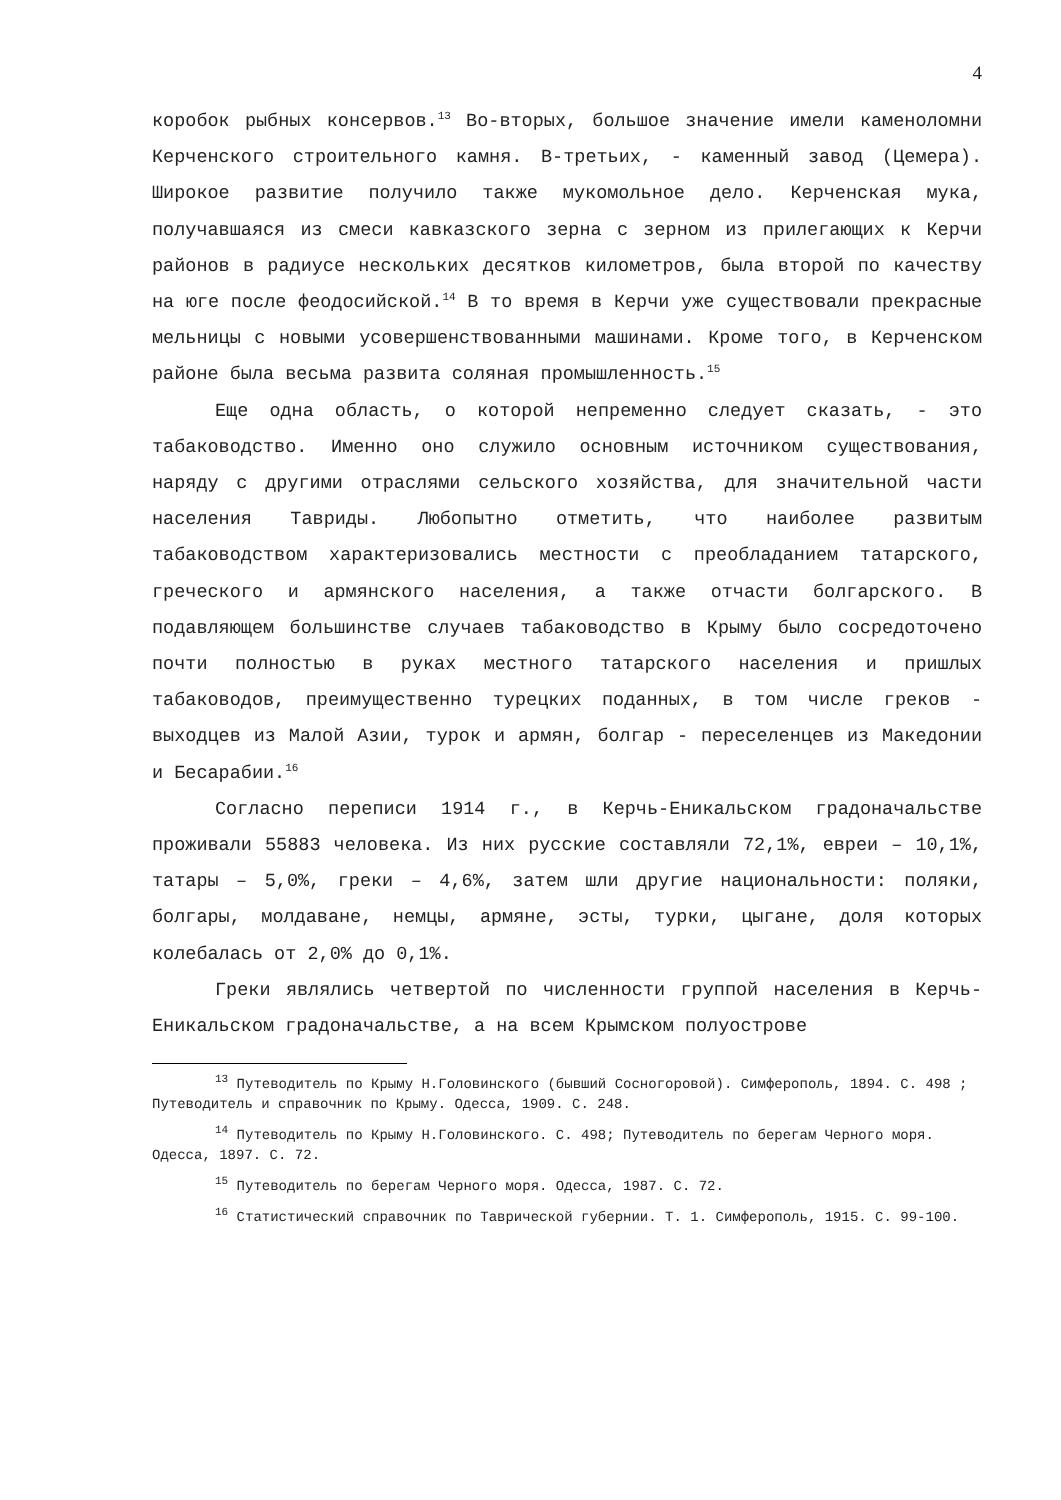4
коробок рыбных консервов.<sup>13</sup> Во-вторых, большое значение имели каменоломни Керченского строительного камня. В-третьих, - каменный завод (Цемера). Широкое развитие получило также мукомольное дело. Керченская мука, получавшаяся из смеси кавказского зерна с зерном из прилегающих к Керчи районов в радиусе нескольких десятков километров, была второй по качеству на юге после феодосийской.<sup>14</sup> В то время в Керчи уже существовали прекрасные мельницы с новыми усовершенствованными машинами. Кроме того, в Керченском районе была весьма развита соляная промышленность.<sup>15</sup>
Еще одна область, о которой непременно следует сказать, - это табаководство. Именно оно служило основным источником существования, наряду с другими отраслями сельского хозяйства, для значительной части населения Тавриды. Любопытно отметить, что наиболее развитым табаководством характеризовались местности с преобладанием татарского, греческого и армянского населения, а также отчасти болгарского. В подавляющем большинстве случаев табаководство в Крыму было сосредоточено почти полностью в руках местного татарского населения и пришлых табаководов, преимущественно турецких поданных, в том числе греков - выходцев из Малой Азии, турок и армян, болгар - переселенцев из Македонии и Бесарабии.<sup>16</sup>
Согласно переписи 1914 г., в Керчь-Еникальском градоначальстве проживали 55883 человека. Из них русские составляли 72,1%, евреи – 10,1%, татары – 5,0%, греки – 4,6%, затем шли другие национальности: поляки, болгары, молдаване, немцы, армяне, эсты, турки, цыгане, доля которых колебалась от 2,0% до 0,1%.
Греки являлись четвертой по численности группой населения в Керчь-Еникальском градоначальстве, а на всем Крымском полуострове
<sup>13</sup> Путеводитель по Крыму Н.Головинского (бывший Сосногоровой). Симферополь, 1894. С. 498 ; Путеводитель и справочник по Крыму. Одесса, 1909. С. 248.
<sup>14</sup> Путеводитель по Крыму Н.Головинского. С. 498; Путеводитель по берегам Черного моря. Одесса, 1897. С. 72.
<sup>15</sup> Путеводитель по берегам Черного моря. Одесса, 1987. С. 72.
<sup>16</sup> Статистический справочник по Таврической губернии. Т. 1. Симферополь, 1915. С. 99-100.